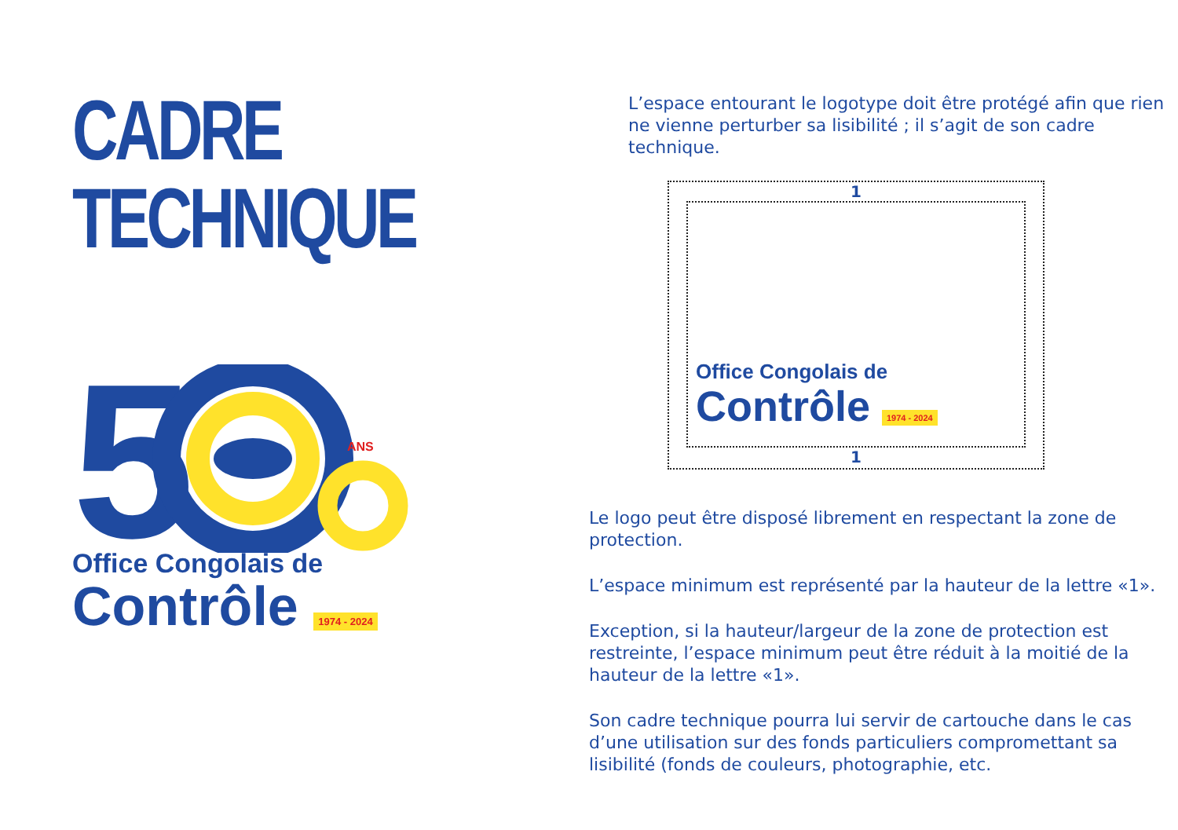CADRE
TECHNIQUE
5
ANS
Office Congolais de
Contrôle 1974 - 2024
L’espace entourant le logotype doit être protégé afin que rien ne vienne perturber sa lisibilité ; il s’agit de son cadre technique.
1
Office Congolais de
Contrôle 1974 - 2024
1
Le logo peut être disposé librement en respectant la zone de protection.
L’espace minimum est représenté par la hauteur de la lettre «1».
Exception, si la hauteur/largeur de la zone de protection est restreinte, l’espace minimum peut être réduit à la moitié de la hauteur de la lettre «1».
Son cadre technique pourra lui servir de cartouche dans le cas d’une utilisation sur des fonds particuliers compromettant sa lisibilité (fonds de couleurs, photographie, etc.